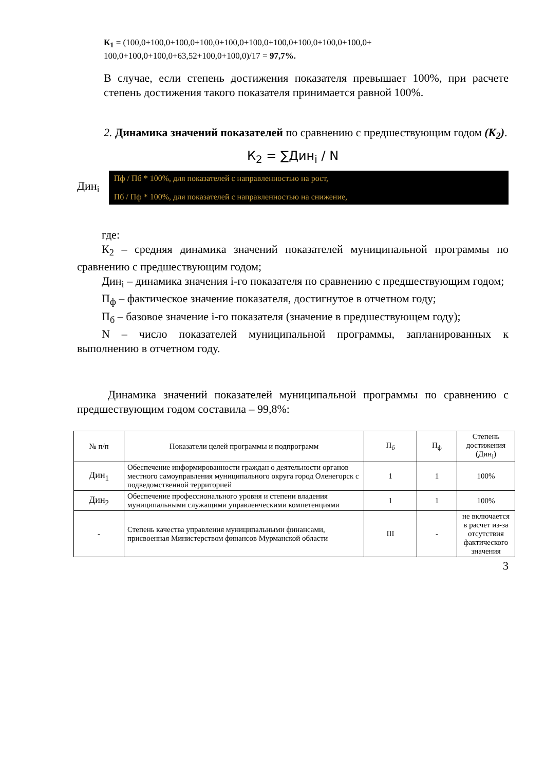К<sub>1</sub> = (100,0+100,0+100,0+100,0+100,0+100,0+100,0+100,0+100,0+100,0+
100,0+100,0+100,0+63,52+100,0+100,0)/17 = 97,7%.
В случае, если степень достижения показателя превышает 100%, при расчете степень достижения такого показателя принимается равной 100%.
2. Динамика значений показателей по сравнению с предшествующим годом (К<sub>2</sub>).
К<sub>2</sub> = ∑Дин<sub>i</sub> / N
Дин<sub>i</sub>
Пф / Пб * 100%, для показателей с направленностью на рост,
Пб / Пф * 100%, для показателей с направленностью на снижение,
где:
К<sub>2</sub> – средняя динамика значений показателей муниципальной программы по сравнению с предшествующим годом;
Дин<sub>i</sub> – динамика значения i-го показателя по сравнению с предшествующим годом;
П<sub>ф</sub> – фактическое значение показателя, достигнутое в отчетном году;
П<sub>б</sub> – базовое значение i-го показателя (значение в предшествующем году);
N – число показателей муниципальной программы, запланированных к выполнению в отчетном году.
Динамика значений показателей муниципальной программы по сравнению с предшествующим годом составила – 99,8%:
| № п/п | Показатели целей программы и подпрограмм | П<sub>б</sub> | П<sub>ф</sub> | Степень достижения (Дин<sub>i</sub>) |
| --- | --- | --- | --- | --- |
| Дин<sub>1</sub> | Обеспечение информированности граждан о деятельности органов местного самоуправления муниципального округа город Оленегорск с подведомственной территорией | 1 | 1 | 100% |
| Дин<sub>2</sub> | Обеспечение профессионального уровня и степени владения муниципальными служащими управленческими компетенциями | 1 | 1 | 100% |
| - | Степень качества управления муниципальными финансами, присвоенная Министерством финансов Мурманской области | III | - | не включается в расчет из-за отсутствия фактического значения |
3